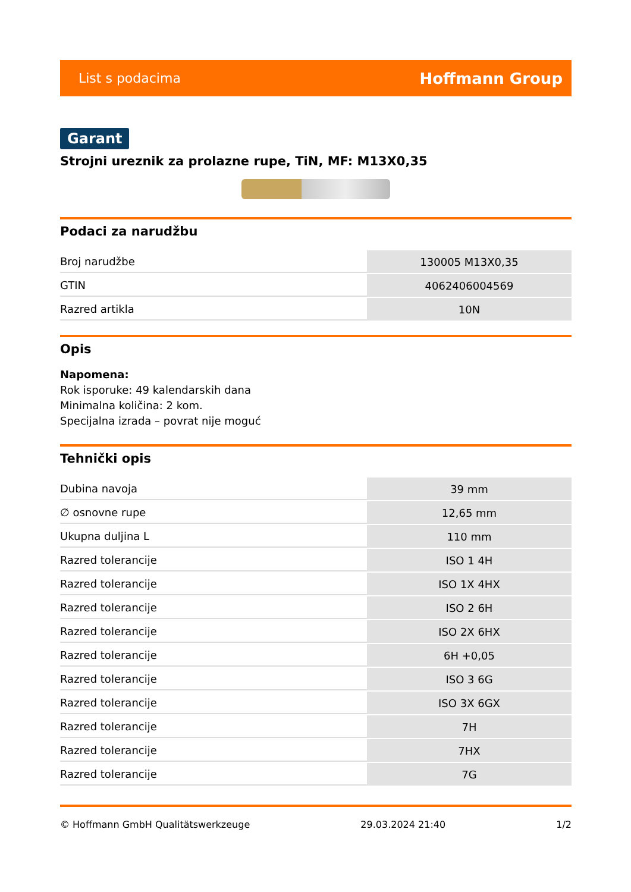List s podacima Hoffmann Group
Garant
Strojni ureznik za prolazne rupe, TiN, MF: M13X0,35
Podaci za narudžbu
| Broj narudžbe | 130005 M13X0,35 |
| GTIN | 4062406004569 |
| Razred artikla | 10N |
Opis
Napomena:
Rok isporuke: 49 kalendarskih dana
Minimalna količina: 2 kom.
Specijalna izrada – povrat nije moguć
Tehnički opis
| Dubina navoja | 39 mm |
| ∅ osnovne rupe | 12,65 mm |
| Ukupna duljina L | 110 mm |
| Razred tolerancije | ISO 1 4H |
| Razred tolerancije | ISO 1X 4HX |
| Razred tolerancije | ISO 2 6H |
| Razred tolerancije | ISO 2X 6HX |
| Razred tolerancije | 6H +0,05 |
| Razred tolerancije | ISO 3 6G |
| Razred tolerancije | ISO 3X 6GX |
| Razred tolerancije | 7H |
| Razred tolerancije | 7HX |
| Razred tolerancije | 7G |
© Hoffmann GmbH Qualitätswerkzeuge 29.03.2024 21:40 1/2